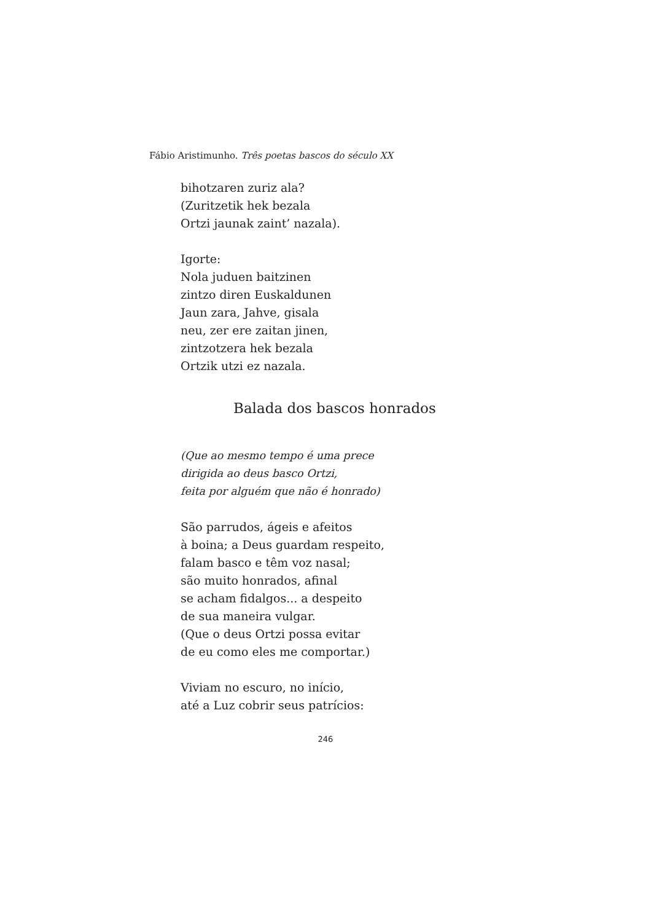Fábio Aristimunho. Três poetas bascos do século XX
bihotzaren zuriz ala?
(Zuritzetik hek bezala
Ortzi jaunak zaint’ nazala).
Igorte:
Nola juduen baitzinen
zintzo diren Euskaldunen
Jaun zara, Jahve, gisala
neu, zer ere zaitan jinen,
zintzotzera hek bezala
Ortzik utzi ez nazala.
Balada dos bascos honrados
(Que ao mesmo tempo é uma prece
dirigida ao deus basco Ortzi,
feita por alguém que não é honrado)
São parrudos, ágeis e afeitos
à boina; a Deus guardam respeito,
falam basco e têm voz nasal;
são muito honrados, afinal
se acham fidalgos... a despeito
de sua maneira vulgar.
(Que o deus Ortzi possa evitar
de eu como eles me comportar.)
Viviam no escuro, no início,
até a Luz cobrir seus patrícios:
246